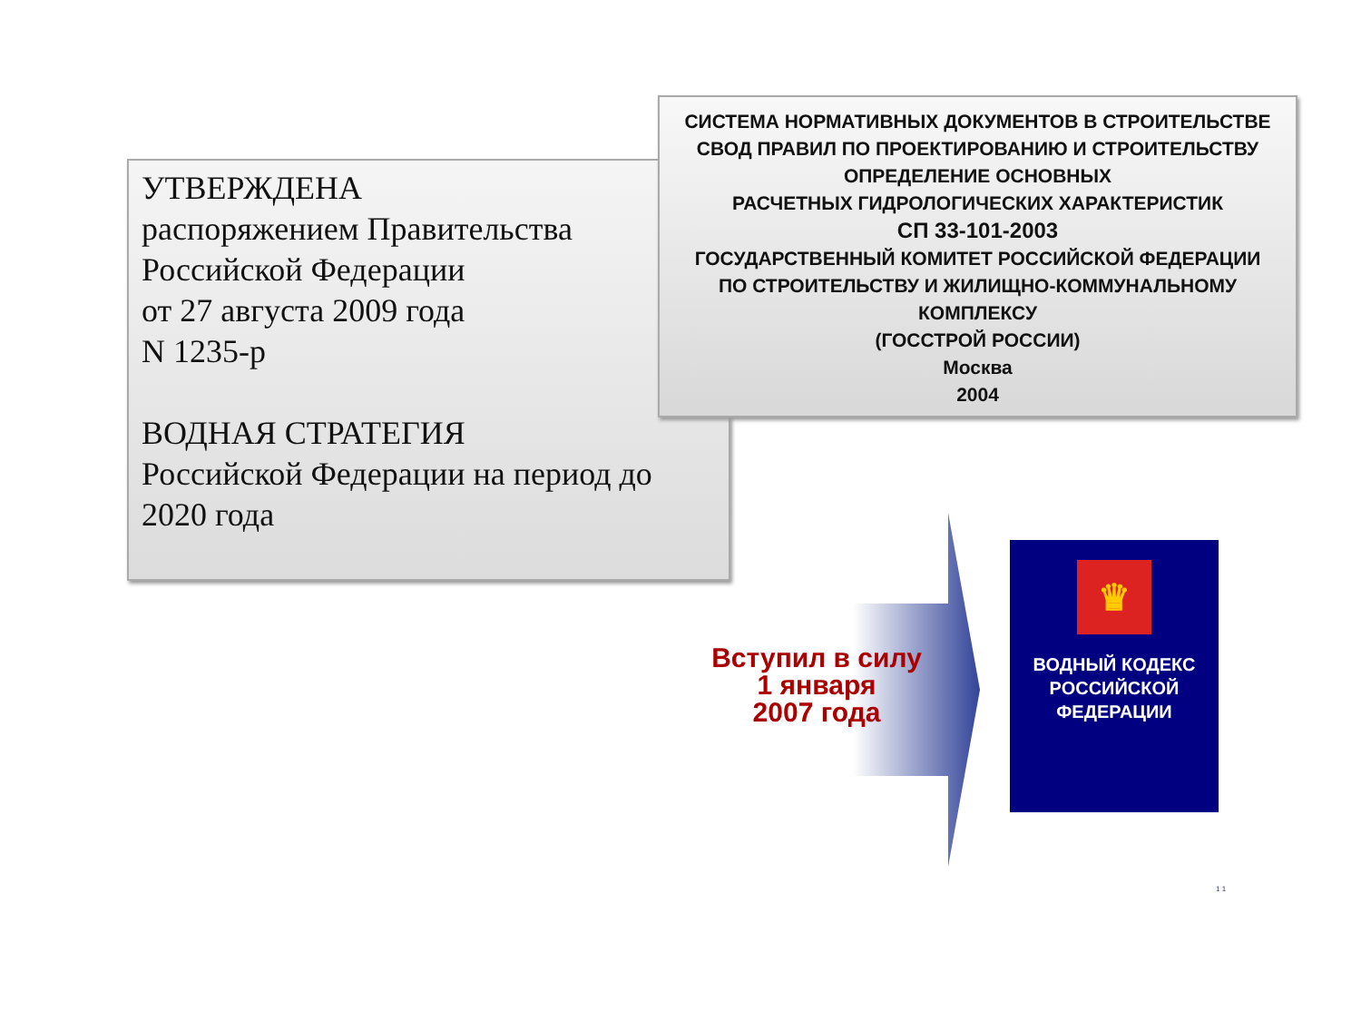УТВЕРЖДЕНА
распоряжением Правительства
Российской Федерации
от 27 августа 2009 года
N 1235-р
ВОДНАЯ СТРАТЕГИЯ
Российской Федерации на период до 2020 года
СИСТЕМА НОРМАТИВНЫХ ДОКУМЕНТОВ В СТРОИТЕЛЬСТВЕ
СВОД ПРАВИЛ ПО ПРОЕКТИРОВАНИЮ И СТРОИТЕЛЬСТВУ
ОПРЕДЕЛЕНИЕ ОСНОВНЫХ
РАСЧЕТНЫХ ГИДРОЛОГИЧЕСКИХ ХАРАКТЕРИСТИК
СП 33-101-2003
ГОСУДАРСТВЕННЫЙ КОМИТЕТ РОССИЙСКОЙ ФЕДЕРАЦИИ
ПО СТРОИТЕЛЬСТВУ И ЖИЛИЩНО-КОММУНАЛЬНОМУ
КОМПЛЕКСУ
(ГОССТРОЙ РОССИИ)
Москва
2004
Вступил в силу
1 января
2007 года
♛
ВОДНЫЙ КОДЕКС
РОССИЙСКОЙ
ФЕДЕРАЦИИ
1 1